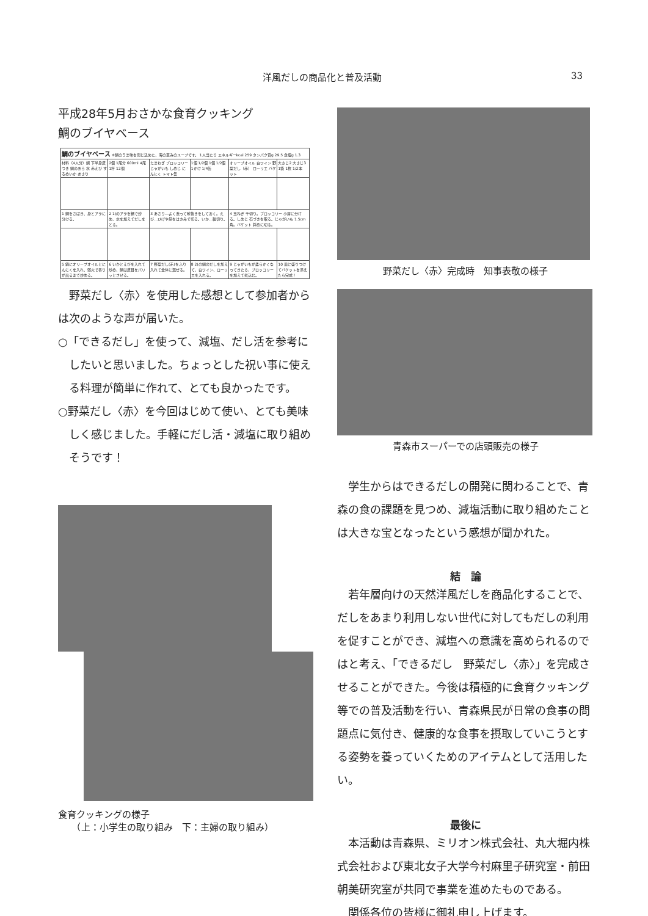洋風だしの商品化と普及活動 33
平成28年5月おさかな食育クッキング
鯛のブイヤベース
| 鯛のブイヤベース ※鯛のうま味を閉じ込めた、海の恵みのスープです。 1人当たり エネルギーkcal 259 タンパク質g 29.5 食塩g 1.3 | | | | | |
| 材料（4人分）鯛 下半身皮つき 鯛のあら 水 赤えび するめいか あさり | 2個 1尾分 600ml 4尾 1杯 12個 | たまねぎ ブロッコリー じゃがいも しめじ にんにく トマト缶 | 1個 1/2個 1個 1/2個 1かけ 1/4缶 | オリーブオイル 白ワイン 野菜だし（赤） ローリエ バケット | 大さじ2 大さじ3 1袋 1枚 1/2本 |
| 1 鯛をさばき、身とアラに分ける。 | 2 1)のアラを鍋で炒め、水を加えてだしをとる。 | 3 あさり…よく洗って砂抜きをしておく。えび…ひげや足をはさみで切る。いか…輪切り。 | | 4 玉ねぎ 千切り。ブロッコリー 小房に分ける。しめじ 石づきを取る。じゃがいも 1.5cm角。バケット 斜めに切る。 | |
| 5 鍋にオリーブオイルとにんにくを入れ、弱火で香りが出るまで炒める。 | 6 いかとえびを入れて炒め、鯛は皮目をパリッとさせる。 | 7 野菜だし(赤)をふり入れて全体に混ぜる。 | 8 2)の鯛のだしを加えて、白ワイン、ローリエを入れる。 | 9 じゃがいもが柔らかくなってきたら、ブロッコリーを加えて煮込む。 | 10 皿に盛りつけてバケットを添えたら完成！ |
　野菜だし〈赤〉を使用した感想として参加者からは次のような声が届いた。
○「できるだし」を使って、減塩、だし活を参考にしたいと思いました。ちょっとした祝い事に使える料理が簡単に作れて、とても良かったです。
○野菜だし〈赤〉を今回はじめて使い、とても美味しく感じました。手軽にだし活・減塩に取り組めそうです！
食育クッキングの様子
　　（上：小学生の取り組み　下：主婦の取り組み）
野菜だし〈赤〉完成時　知事表敬の様子
青森市スーパーでの店頭販売の様子
　学生からはできるだしの開発に関わることで、青森の食の課題を見つめ、減塩活動に取り組めたことは大きな宝となったという感想が聞かれた。
結　論
　若年層向けの天然洋風だしを商品化することで、だしをあまり利用しない世代に対してもだしの利用を促すことができ、減塩への意識を高められるのではと考え、「できるだし　野菜だし〈赤〉」を完成させることができた。今後は積極的に食育クッキング等での普及活動を行い、青森県民が日常の食事の問題点に気付き、健康的な食事を摂取していこうとする姿勢を養っていくためのアイテムとして活用したい。
最後に
　本活動は青森県、ミリオン株式会社、丸大堀内株式会社および東北女子大学今村麻里子研究室・前田朝美研究室が共同で事業を進めたものである。
　関係各位の皆様に御礼申し上げます。